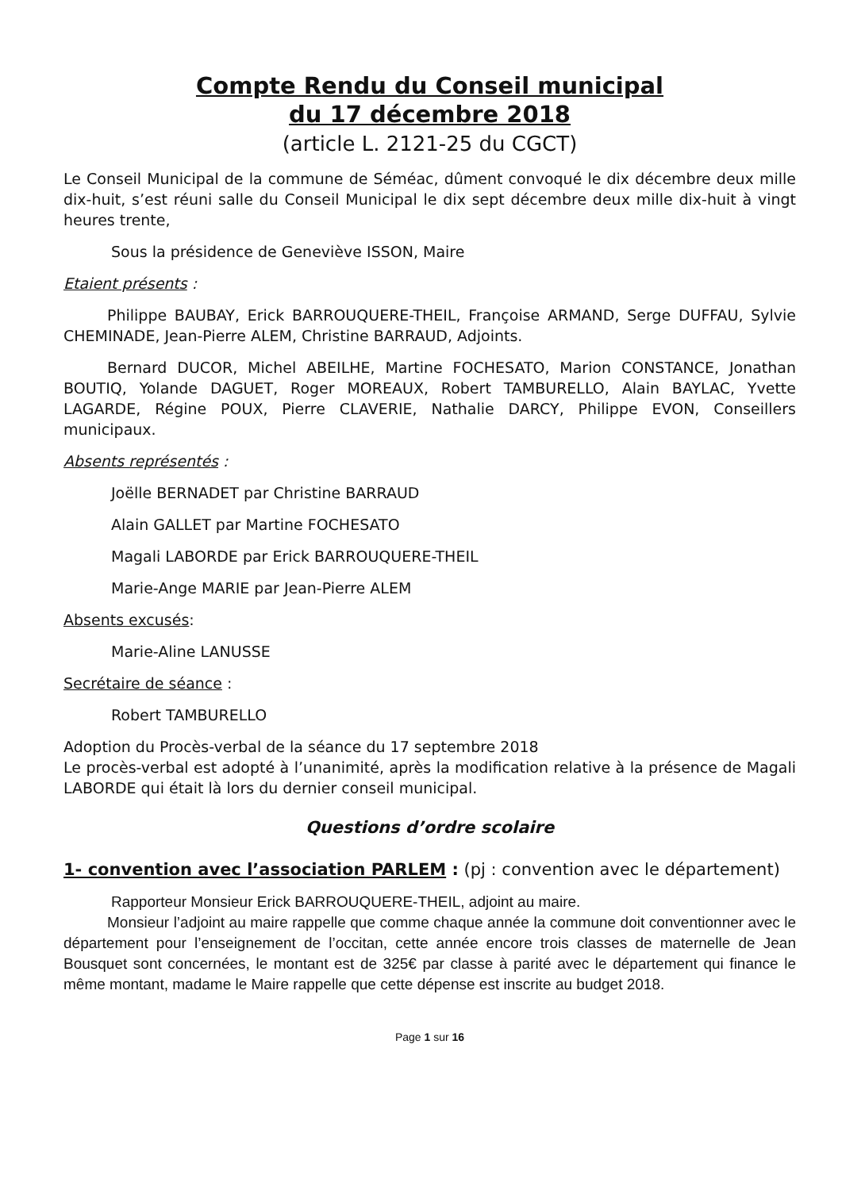Compte Rendu du Conseil municipal
du 17 décembre 2018
(article L. 2121-25 du CGCT)
Le Conseil Municipal de la commune de Séméac, dûment convoqué le dix décembre deux mille dix-huit, s’est réuni salle du Conseil Municipal le dix sept décembre deux mille dix-huit à vingt heures trente,
Sous la présidence de Geneviève ISSON, Maire
Etaient présents :
Philippe BAUBAY, Erick BARROUQUERE-THEIL, Françoise ARMAND, Serge DUFFAU, Sylvie CHEMINADE, Jean-Pierre ALEM, Christine BARRAUD, Adjoints.
Bernard DUCOR, Michel ABEILHE, Martine FOCHESATO, Marion CONSTANCE, Jonathan BOUTIQ, Yolande DAGUET, Roger MOREAUX, Robert TAMBURELLO, Alain BAYLAC, Yvette LAGARDE, Régine POUX, Pierre CLAVERIE, Nathalie DARCY, Philippe EVON, Conseillers municipaux.
Absents représentés :
Joëlle BERNADET par Christine BARRAUD
Alain GALLET par Martine FOCHESATO
Magali LABORDE par Erick BARROUQUERE-THEIL
Marie-Ange MARIE par Jean-Pierre ALEM
Absents excusés:
Marie-Aline LANUSSE
Secrétaire de séance :
Robert TAMBURELLO
Adoption du Procès-verbal de la séance du 17 septembre 2018
Le procès-verbal est adopté à l’unanimité, après la modification relative à la présence de Magali LABORDE qui était là lors du dernier conseil municipal.
Questions d’ordre scolaire
1- convention avec l’association PARLEM : (pj : convention avec le département)
Rapporteur Monsieur Erick BARROUQUERE-THEIL, adjoint au maire.
Monsieur l’adjoint au maire rappelle que comme chaque année la commune doit conventionner avec le département pour l’enseignement de l’occitan, cette année encore trois classes de maternelle de Jean Bousquet sont concernées, le montant est de 325€ par classe à parité avec le département qui finance le même montant, madame le Maire rappelle que cette dépense est inscrite au budget 2018.
Page 1 sur 16